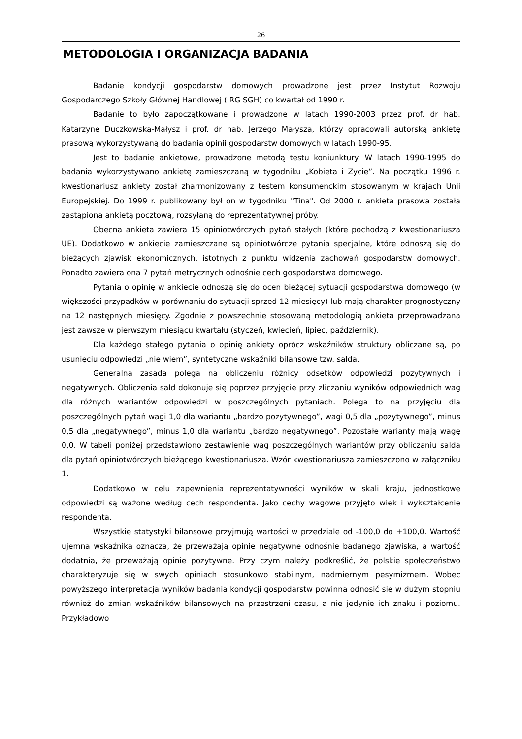26
METODOLOGIA I ORGANIZACJA BADANIA
Badanie kondycji gospodarstw domowych prowadzone jest przez Instytut Rozwoju Gospodarczego Szkoły Głównej Handlowej (IRG SGH) co kwartał od 1990 r.
Badanie to było zapoczątkowane i prowadzone w latach 1990-2003 przez prof. dr hab. Katarzynę Duczkowską-Małysz i prof. dr hab. Jerzego Małysza, którzy opracowali autorską ankietę prasową wykorzystywaną do badania opinii gospodarstw domowych w latach 1990-95.
Jest to badanie ankietowe, prowadzone metodą testu koniunktury. W latach 1990-1995 do badania wykorzystywano ankietę zamieszczaną w tygodniku „Kobieta i Życie”. Na początku 1996 r. kwestionariusz ankiety został zharmonizowany z testem konsumenckim stosowanym w krajach Unii Europejskiej. Do 1999 r. publikowany był on w tygodniku "Tina". Od 2000 r. ankieta prasowa została zastąpiona ankietą pocztową, rozsyłaną do reprezentatywnej próby.
Obecna ankieta zawiera 15 opiniotwórczych pytań stałych (które pochodzą z kwestionariusza UE). Dodatkowo w ankiecie zamieszczane są opiniotwórcze pytania specjalne, które odnoszą się do bieżących zjawisk ekonomicznych, istotnych z punktu widzenia zachowań gospodarstw domowych. Ponadto zawiera ona 7 pytań metrycznych odnośnie cech gospodarstwa domowego.
Pytania o opinię w ankiecie odnoszą się do ocen bieżącej sytuacji gospodarstwa domowego (w większości przypadków w porównaniu do sytuacji sprzed 12 miesięcy) lub mają charakter prognostyczny na 12 następnych miesięcy. Zgodnie z powszechnie stosowaną metodologią ankieta przeprowadzana jest zawsze w pierwszym miesiącu kwartału (styczeń, kwiecień, lipiec, październik).
Dla każdego stałego pytania o opinię ankiety oprócz wskaźników struktury obliczane są, po usunięciu odpowiedzi „nie wiem”, syntetyczne wskaźniki bilansowe tzw. salda.
Generalna zasada polega na obliczeniu różnicy odsetków odpowiedzi pozytywnych i negatywnych. Obliczenia sald dokonuje się poprzez przyjęcie przy zliczaniu wyników odpowiednich wag dla różnych wariantów odpowiedzi w poszczególnych pytaniach. Polega to na przyjęciu dla poszczególnych pytań wagi 1,0 dla wariantu „bardzo pozytywnego”, wagi 0,5 dla „pozytywnego”, minus 0,5 dla „negatywnego”, minus 1,0 dla wariantu „bardzo negatywnego”. Pozostałe warianty mają wagę 0,0. W tabeli poniżej przedstawiono zestawienie wag poszczególnych wariantów przy obliczaniu salda dla pytań opiniotwórczych bieżącego kwestionariusza. Wzór kwestionariusza zamieszczono w załączniku 1.
Dodatkowo w celu zapewnienia reprezentatywności wyników w skali kraju, jednostkowe odpowiedzi są ważone według cech respondenta. Jako cechy wagowe przyjęto wiek i wykształcenie respondenta.
Wszystkie statystyki bilansowe przyjmują wartości w przedziale od -100,0 do +100,0. Wartość ujemna wskaźnika oznacza, że przeważają opinie negatywne odnośnie badanego zjawiska, a wartość dodatnia, że przeważają opinie pozytywne. Przy czym należy podkreślić, że polskie społeczeństwo charakteryzuje się w swych opiniach stosunkowo stabilnym, nadmiernym pesymizmem. Wobec powyższego interpretacja wyników badania kondycji gospodarstw powinna odnosić się w dużym stopniu również do zmian wskaźników bilansowych na przestrzeni czasu, a nie jedynie ich znaku i poziomu. Przykładowo